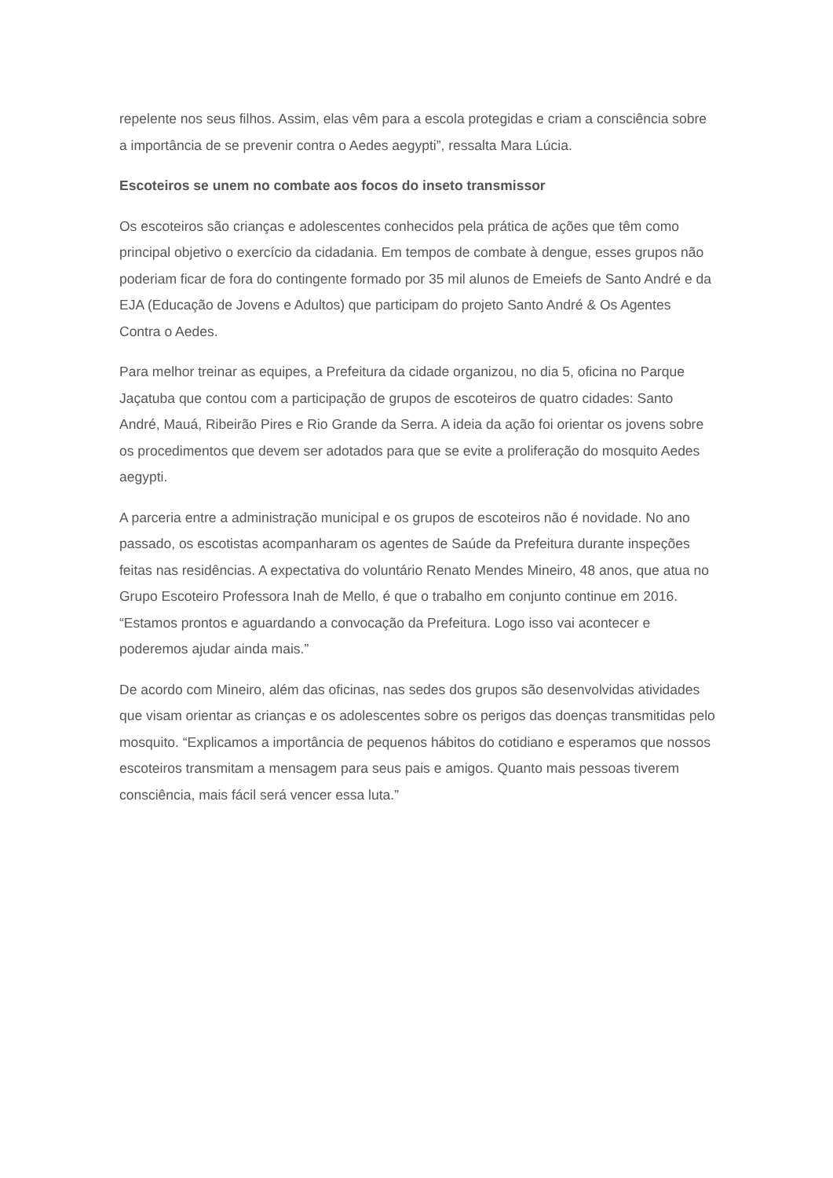repelente nos seus filhos. Assim, elas vêm para a escola protegidas e criam a consciência sobre a importância de se prevenir contra o Aedes aegypti”, ressalta Mara Lúcia.
Escoteiros se unem no combate aos focos do inseto transmissor
Os escoteiros são crianças e adolescentes conhecidos pela prática de ações que têm como principal objetivo o exercício da cidadania. Em tempos de combate à dengue, esses grupos não poderiam ficar de fora do contingente formado por 35 mil alunos de Emeiefs de Santo André e da EJA (Educação de Jovens e Adultos) que participam do projeto Santo André & Os Agentes Contra o Aedes.
Para melhor treinar as equipes, a Prefeitura da cidade organizou, no dia 5, oficina no Parque Jaçatuba que contou com a participação de grupos de escoteiros de quatro cidades: Santo André, Mauá, Ribeirão Pires e Rio Grande da Serra. A ideia da ação foi orientar os jovens sobre os procedimentos que devem ser adotados para que se evite a proliferação do mosquito Aedes aegypti.
A parceria entre a administração municipal e os grupos de escoteiros não é novidade. No ano passado, os escotistas acompanharam os agentes de Saúde da Prefeitura durante inspeções feitas nas residências. A expectativa do voluntário Renato Mendes Mineiro, 48 anos, que atua no Grupo Escoteiro Professora Inah de Mello, é que o trabalho em conjunto continue em 2016. “Estamos prontos e aguardando a convocação da Prefeitura. Logo isso vai acontecer e poderemos ajudar ainda mais.”
De acordo com Mineiro, além das oficinas, nas sedes dos grupos são desenvolvidas atividades que visam orientar as crianças e os adolescentes sobre os perigos das doenças transmitidas pelo mosquito. “Explicamos a importância de pequenos hábitos do cotidiano e esperamos que nossos escoteiros transmitam a mensagem para seus pais e amigos. Quanto mais pessoas tiverem consciência, mais fácil será vencer essa luta.”